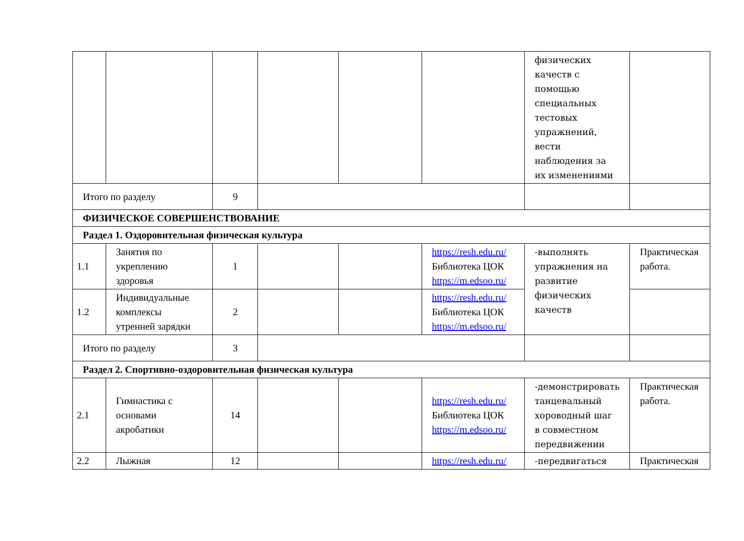| | | | | | | физических качеств с помощью специальных тестовых упражнений, вести наблюдения за их изменениями | |
| Итого по разделу | | 9 | | | | | |
| ФИЗИЧЕСКОЕ СОВЕРШЕНСТВОВАНИЕ | | | | | | | |
| Раздел 1. Оздоровительная физическая культура | | | | | | | |
| 1.1 | Занятия по укреплению здоровья | 1 | | | https://resh.edu.ru/ Библиотека ЦОК https://m.edsoo.ru/ | -выполнять упражнения на развитие физических качеств | Практическая работа. |
| 1.2 | Индивидуальные комплексы утренней зарядки | 2 | | | https://resh.edu.ru/ Библиотека ЦОК https://m.edsoo.ru/ | | |
| Итого по разделу | | 3 | | | | | |
| Раздел 2. Спортивно-оздоровительная физическая культура | | | | | | | |
| 2.1 | Гимнастика с основами акробатики | 14 | | | https://resh.edu.ru/ Библиотека ЦОК https://m.edsoo.ru/ | -демонстрировать танцевальный хороводный шаг в совместном передвижении | Практическая работа. |
| 2.2 | Лыжная | 12 | | | https://resh.edu.ru/ | -передвигаться | Практическая |